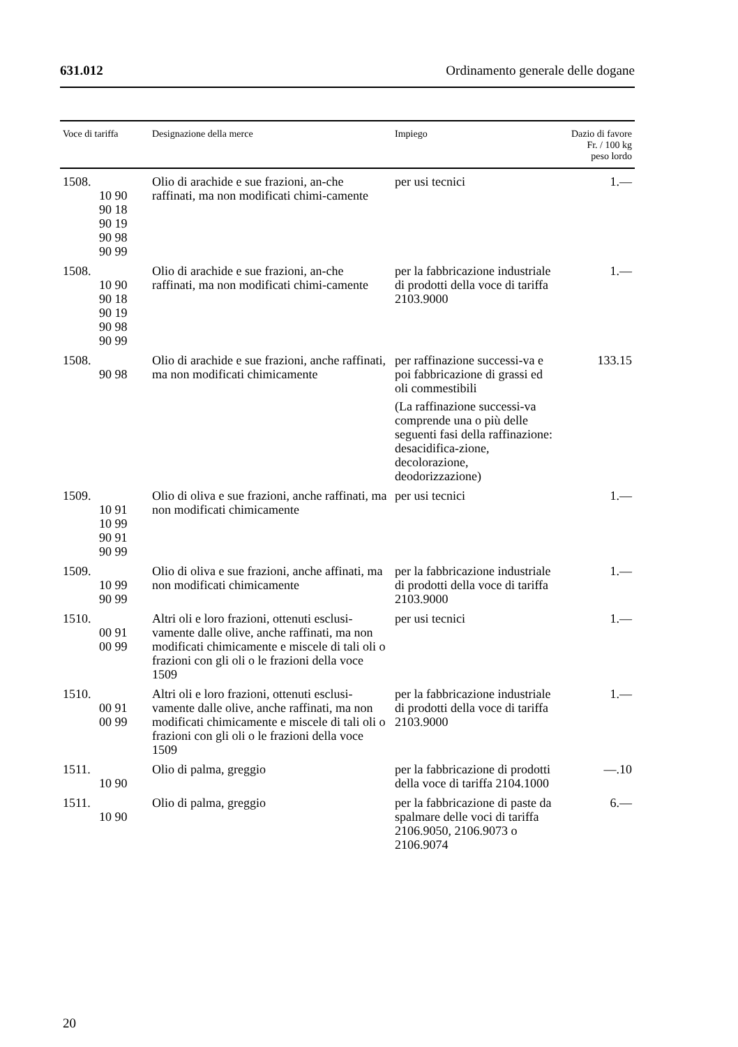631.012 Ordinamento generale delle dogane
| Voce di tariffa | Designazione della merce | Impiego | Dazio di favore Fr. / 100 kg peso lordo |
| --- | --- | --- | --- |
| 1508. 10 90 90 18 90 19 90 98 90 99 | Olio di arachide e sue frazioni, an-che raffinati, ma non modificati chimi-camente | per usi tecnici | 1.— |
| 1508. 10 90 90 18 90 19 90 98 90 99 | Olio di arachide e sue frazioni, an-che raffinati, ma non modificati chimi-camente | per la fabbricazione industriale di prodotti della voce di tariffa 2103.9000 | 1.— |
| 1508. 90 98 | Olio di arachide e sue frazioni, anche raffinati, ma non modificati chimicamente | per raffinazione successi-va e poi fabbricazione di grassi ed oli commestibili (La raffinazione successi-va comprende una o più delle seguenti fasi della raffinazione: desacidifica-zione, decolorazione, deodorizzazione) | 133.15 |
| 1509. 10 91 10 99 90 91 90 99 | Olio di oliva e sue frazioni, anche raffinati, ma non modificati chimicamente | per usi tecnici | 1.— |
| 1509. 10 99 90 99 | Olio di oliva e sue frazioni, anche affinati, ma non modificati chimicamente | per la fabbricazione industriale di prodotti della voce di tariffa 2103.9000 | 1.— |
| 1510. 00 91 00 99 | Altri oli e loro frazioni, ottenuti esclusi-vamente dalle olive, anche raffinati, ma non modificati chimicamente e miscele di tali oli o frazioni con gli oli o le frazioni della voce 1509 | per usi tecnici | 1.— |
| 1510. 00 91 00 99 | Altri oli e loro frazioni, ottenuti esclusi-vamente dalle olive, anche raffinati, ma non modificati chimicamente e miscele di tali oli o frazioni con gli oli o le frazioni della voce 1509 | per la fabbricazione industriale di prodotti della voce di tariffa 2103.9000 | 1.— |
| 1511. 10 90 | Olio di palma, greggio | per la fabbricazione di prodotti della voce di tariffa 2104.1000 | —.10 |
| 1511. 10 90 | Olio di palma, greggio | per la fabbricazione di paste da spalmare delle voci di tariffa 2106.9050, 2106.9073 o 2106.9074 | 6.— |
20